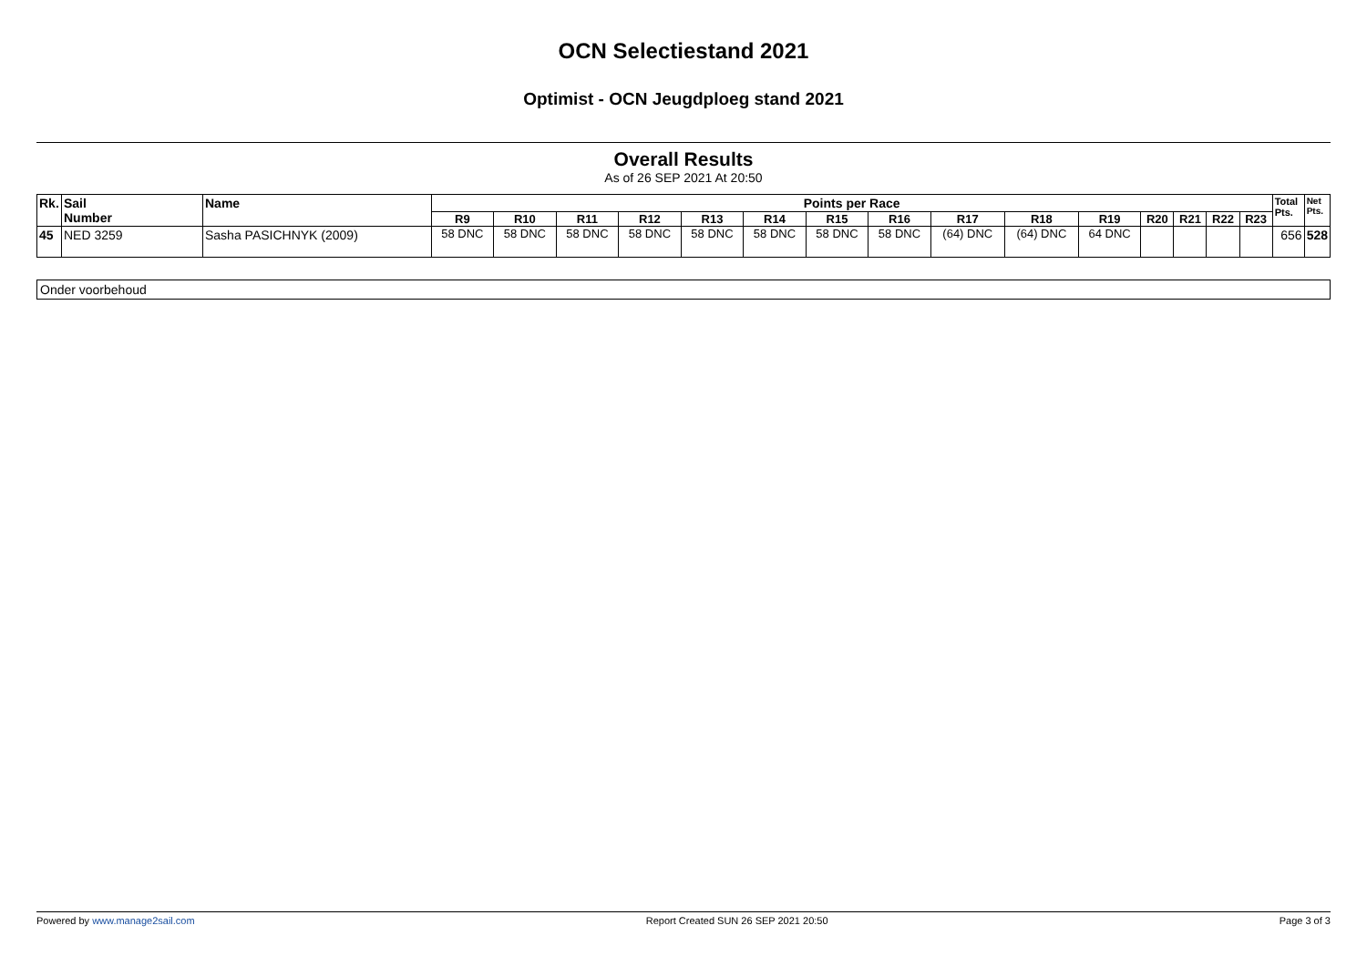OCN Selectiestand 2021
Optimist - OCN Jeugdploeg stand 2021
Overall Results
As of 26 SEP 2021 At 20:50
| Rk. | Sail Number | Name | Points per Race | | | | | | | | | | | | | | | Total Pts. | Net Pts. |
| --- | --- | --- | --- | --- | --- | --- | --- | --- | --- | --- | --- | --- | --- | --- | --- | --- | --- | --- | --- |
| | | | R9 | R10 | R11 | R12 | R13 | R14 | R15 | R16 | R17 | R18 | R19 | R20 | R21 | R22 | R23 | | |
| 45 | NED 3259 | Sasha PASICHNYK (2009) | 58 DNC | 58 DNC | 58 DNC | 58 DNC | 58 DNC | 58 DNC | 58 DNC | 58 DNC | (64) DNC | (64) DNC | 64 DNC | | | | | 656 | 528 |
Onder voorbehoud
Powered by www.manage2sail.com Report Created SUN 26 SEP 2021 20:50 Page 3 of 3